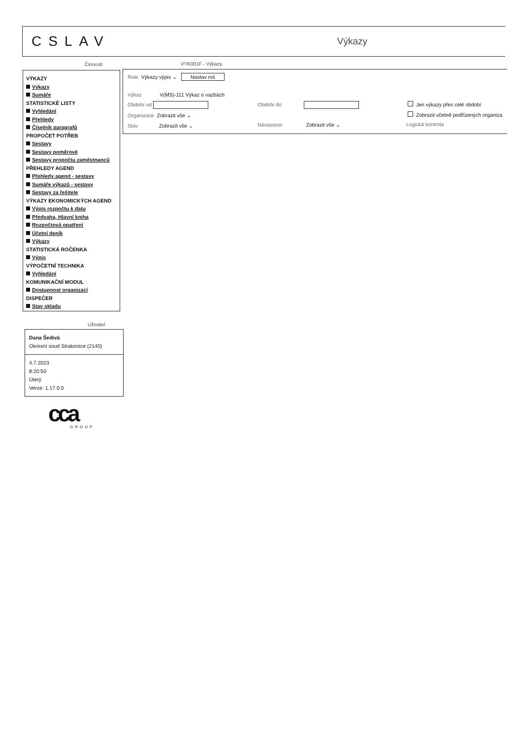CSLAV Výkazy
Činnosti VYK001F - Výkazy
VÝKAZY
Výkazy
Sumáře
STATISTICKÉ LISTY
Vyhledání
Přehledy
Číselník paragrafů
PROPOČET POTŘEB
Sestavy
Sestavy poměrové
Sestavy propočtu zaměstnanců
PŘEHLEDY AGEND
Přehledy agend - sestavy
Sumáře výkazů - sestavy
Sestavy za řešitele
VÝKAZY EKONOMICKÝCH AGEND
Výpis rozpočtu k datu
Předvaha, Hlavní kniha
Rozpočtová opatření
Účetní deník
Výkazy
STATISTICKÁ ROČENKA
Výpis
VÝPOČETNÍ TECHNIKA
Vyhledání
KOMUNIKAČNÍ MODUL
Dostupnost organizací
DISPEČER
Stav skladu
Uživatel
Dana Šedivá
Okresní soud Strakonice (2140)
4.7.2023
8:20:50
Úterý
Verze: 1.17.0.0
cca GROUP
Role Výkazy výpis ⌄ Nastav roli
Výkaz V(MS)-111 Výkaz o vazbách
Období od Období do Jen výkazy přes celé období
Organizace Zobrazit vše ⌄
Zobrazit včetně podřízených organiza
Stav Zobrazit vše ⌄ Návaznost Zobrazit vše ⌄ Logická kontrola